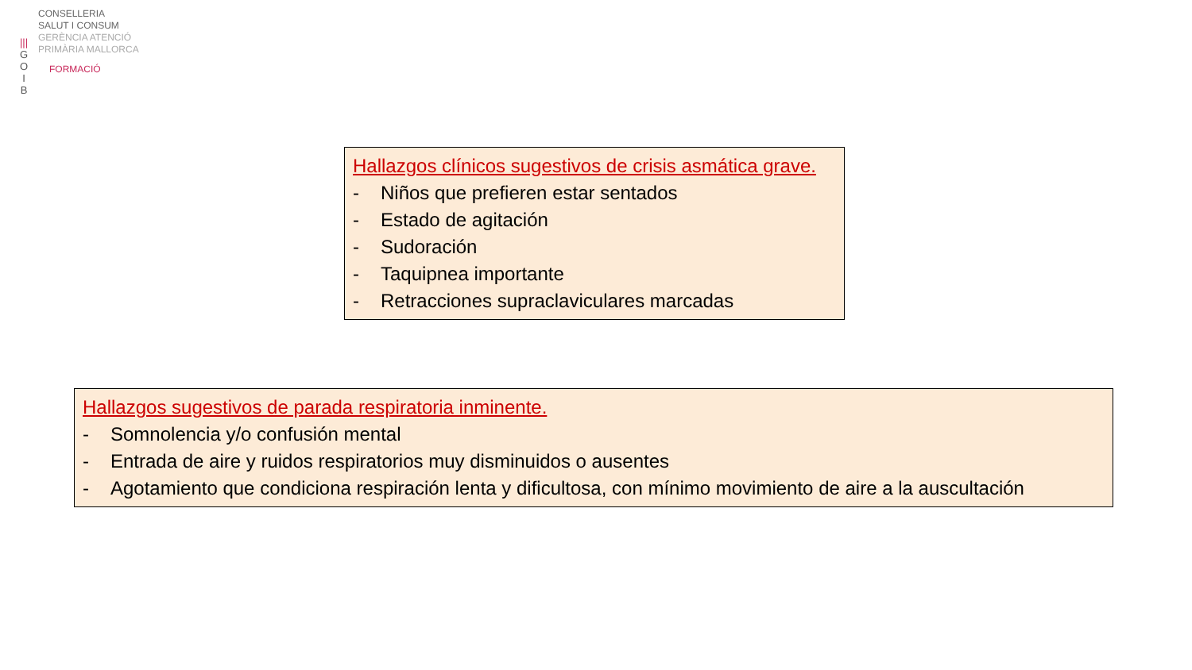|||
G
O
I
B
CONSELLERIA
SALUT I CONSUM
GERÈNCIA ATENCIÓ
PRIMÀRIA MALLORCA
FORMACIÓ
Hallazgos clínicos sugestivos de crisis asmática grave.
- Niños que prefieren estar sentados
- Estado de agitación
- Sudoración
- Taquipnea importante
- Retracciones supraclaviculares marcadas
Hallazgos sugestivos de parada respiratoria inminente.
- Somnolencia y/o confusión mental
- Entrada de aire y ruidos respiratorios muy disminuidos o ausentes
- Agotamiento que condiciona respiración lenta y dificultosa, con mínimo movimiento de aire a la auscultación